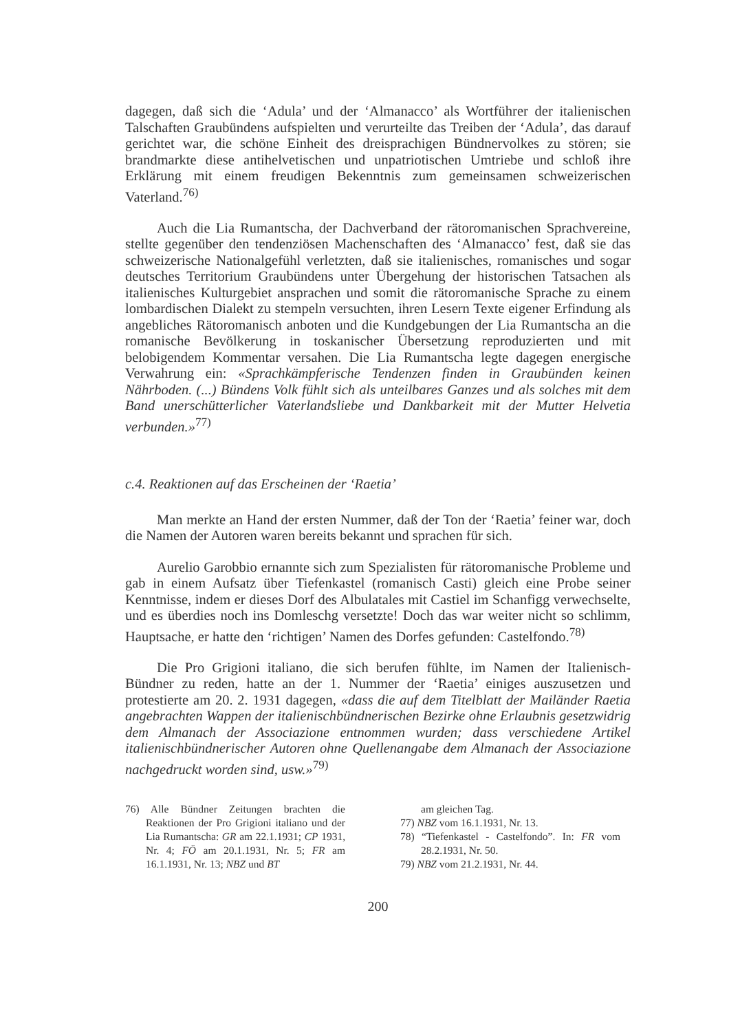dagegen, daß sich die ‘Adula’ und der ‘Almanacco’ als Wortführer der italienischen Talschaften Graubündens aufspielten und verurteilte das Treiben der ‘Adula’, das darauf gerichtet war, die schöne Einheit des dreisprachigen Bündnervolkes zu stören; sie brandmarkte diese antihelvetischen und unpatriotischen Umtriebe und schloß ihre Erklärung mit einem freudigen Bekenntnis zum gemeinsamen schweizerischen Vaterland.<sup>76)</sup>
Auch die Lia Rumantscha, der Dachverband der rätoromanischen Sprachvereine, stellte gegenüber den tendenziösen Machenschaften des ‘Almanacco’ fest, daß sie das schweizerische Nationalgefühl verletzten, daß sie italienisches, romanisches und sogar deutsches Territorium Graubündens unter Übergehung der historischen Tatsachen als italienisches Kulturgebiet ansprachen und somit die rätoromanische Sprache zu einem lombardischen Dialekt zu stempeln versuchten, ihren Lesern Texte eigener Erfindung als angebliches Rätoromanisch anboten und die Kundgebungen der Lia Rumantscha an die romanische Bevölkerung in toskanischer Übersetzung reproduzierten und mit belobigendem Kommentar versahen. Die Lia Rumantscha legte dagegen energische Verwahrung ein: «Sprachkämpferische Tendenzen finden in Graubünden keinen Nährboden. (...) Bündens Volk fühlt sich als unteilbares Ganzes und als solches mit dem Band unerschütterlicher Vaterlandsliebe und Dankbarkeit mit der Mutter Helvetia verbunden.»<sup>77)</sup>
c.4. Reaktionen auf das Erscheinen der ‘Raetia’
Man merkte an Hand der ersten Nummer, daß der Ton der ‘Raetia’ feiner war, doch die Namen der Autoren waren bereits bekannt und sprachen für sich.
Aurelio Garobbio ernannte sich zum Spezialisten für rätoromanische Probleme und gab in einem Aufsatz über Tiefenkastel (romanisch Casti) gleich eine Probe seiner Kenntnisse, indem er dieses Dorf des Albulatales mit Castiel im Schanfigg verwechselte, und es überdies noch ins Domleschg versetzte! Doch das war weiter nicht so schlimm, Hauptsache, er hatte den ‘richtigen’ Namen des Dorfes gefunden: Castelfondo.<sup>78)</sup>
Die Pro Grigioni italiano, die sich berufen fühlte, im Namen der Italienisch-Bündner zu reden, hatte an der 1. Nummer der ‘Raetia’ einiges auszusetzen und protestierte am 20. 2. 1931 dagegen, «dass die auf dem Titelblatt der Mailänder Raetia angebrachten Wappen der italienischbündnerischen Bezirke ohne Erlaubnis gesetzwidrig dem Almanach der Associazione entnommen wurden; dass verschiedene Artikel italienischbündnerischer Autoren ohne Quellenangabe dem Almanach der Associazione nachgedruckt worden sind, usw.»<sup>79)</sup>
76) Alle Bündner Zeitungen brachten die Reaktionen der Pro Grigioni italiano und der Lia Rumantscha: GR am 22.1.1931; CP 1931, Nr. 4; FÖ am 20.1.1931, Nr. 5; FR am 16.1.1931, Nr. 13; NBZ und BT
am gleichen Tag.
77) NBZ vom 16.1.1931, Nr. 13.
78) “Tiefenkastel - Castelfondo”. In: FR vom 28.2.1931, Nr. 50.
79) NBZ vom 21.2.1931, Nr. 44.
200